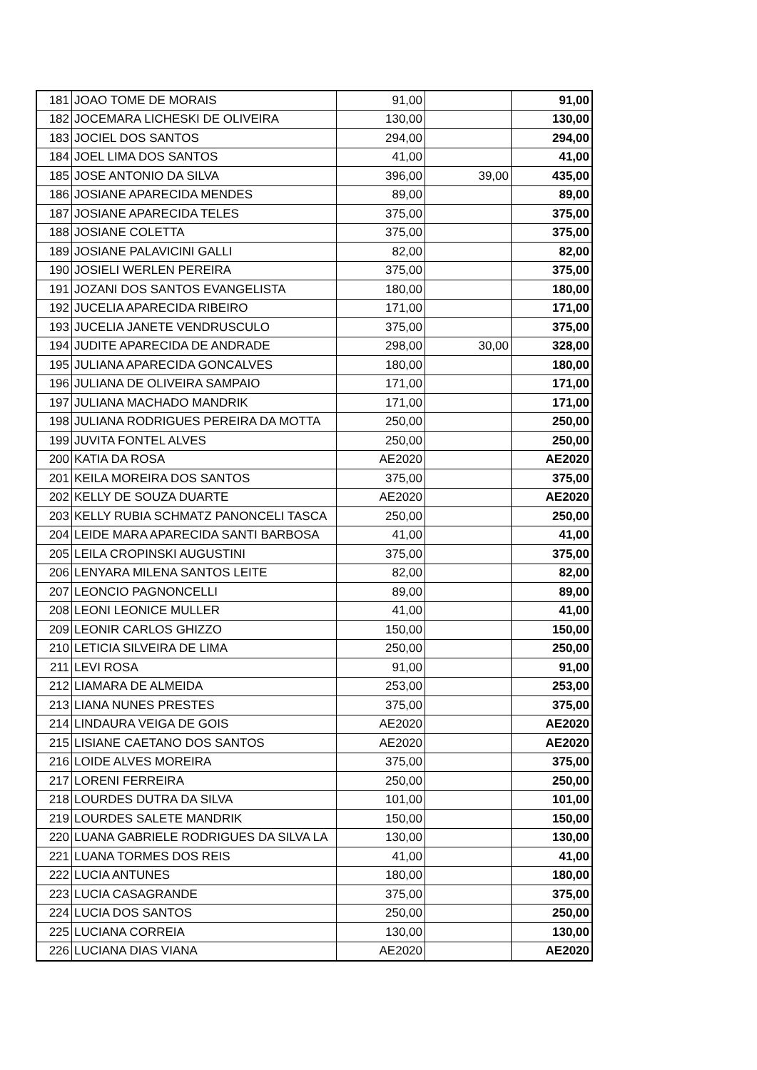| 181 | JOAO TOME DE MORAIS | 91,00 | | 91,00 |
| 182 | JOCEMARA LICHESKI DE OLIVEIRA | 130,00 | | 130,00 |
| 183 | JOCIEL DOS SANTOS | 294,00 | | 294,00 |
| 184 | JOEL LIMA DOS SANTOS | 41,00 | | 41,00 |
| 185 | JOSE ANTONIO DA SILVA | 396,00 | 39,00 | 435,00 |
| 186 | JOSIANE APARECIDA MENDES | 89,00 | | 89,00 |
| 187 | JOSIANE APARECIDA TELES | 375,00 | | 375,00 |
| 188 | JOSIANE COLETTA | 375,00 | | 375,00 |
| 189 | JOSIANE PALAVICINI GALLI | 82,00 | | 82,00 |
| 190 | JOSIELI WERLEN PEREIRA | 375,00 | | 375,00 |
| 191 | JOZANI DOS SANTOS EVANGELISTA | 180,00 | | 180,00 |
| 192 | JUCELIA APARECIDA RIBEIRO | 171,00 | | 171,00 |
| 193 | JUCELIA JANETE VENDRUSCULO | 375,00 | | 375,00 |
| 194 | JUDITE APARECIDA DE ANDRADE | 298,00 | 30,00 | 328,00 |
| 195 | JULIANA APARECIDA GONCALVES | 180,00 | | 180,00 |
| 196 | JULIANA DE OLIVEIRA SAMPAIO | 171,00 | | 171,00 |
| 197 | JULIANA MACHADO MANDRIK | 171,00 | | 171,00 |
| 198 | JULIANA RODRIGUES PEREIRA DA MOTTA | 250,00 | | 250,00 |
| 199 | JUVITA FONTEL ALVES | 250,00 | | 250,00 |
| 200 | KATIA DA ROSA | AE2020 | | AE2020 |
| 201 | KEILA MOREIRA DOS SANTOS | 375,00 | | 375,00 |
| 202 | KELLY DE SOUZA DUARTE | AE2020 | | AE2020 |
| 203 | KELLY RUBIA SCHMATZ PANONCELI TASCA | 250,00 | | 250,00 |
| 204 | LEIDE MARA APARECIDA SANTI BARBOSA | 41,00 | | 41,00 |
| 205 | LEILA CROPINSKI AUGUSTINI | 375,00 | | 375,00 |
| 206 | LENYARA MILENA SANTOS LEITE | 82,00 | | 82,00 |
| 207 | LEONCIO PAGNONCELLI | 89,00 | | 89,00 |
| 208 | LEONI LEONICE MULLER | 41,00 | | 41,00 |
| 209 | LEONIR CARLOS GHIZZO | 150,00 | | 150,00 |
| 210 | LETICIA SILVEIRA DE LIMA | 250,00 | | 250,00 |
| 211 | LEVI ROSA | 91,00 | | 91,00 |
| 212 | LIAMARA DE ALMEIDA | 253,00 | | 253,00 |
| 213 | LIANA NUNES PRESTES | 375,00 | | 375,00 |
| 214 | LINDAURA VEIGA DE GOIS | AE2020 | | AE2020 |
| 215 | LISIANE CAETANO DOS SANTOS | AE2020 | | AE2020 |
| 216 | LOIDE ALVES MOREIRA | 375,00 | | 375,00 |
| 217 | LORENI FERREIRA | 250,00 | | 250,00 |
| 218 | LOURDES DUTRA DA SILVA | 101,00 | | 101,00 |
| 219 | LOURDES SALETE MANDRIK | 150,00 | | 150,00 |
| 220 | LUANA GABRIELE RODRIGUES DA SILVA LA | 130,00 | | 130,00 |
| 221 | LUANA TORMES DOS REIS | 41,00 | | 41,00 |
| 222 | LUCIA ANTUNES | 180,00 | | 180,00 |
| 223 | LUCIA CASAGRANDE | 375,00 | | 375,00 |
| 224 | LUCIA DOS SANTOS | 250,00 | | 250,00 |
| 225 | LUCIANA CORREIA | 130,00 | | 130,00 |
| 226 | LUCIANA DIAS VIANA | AE2020 | | AE2020 |